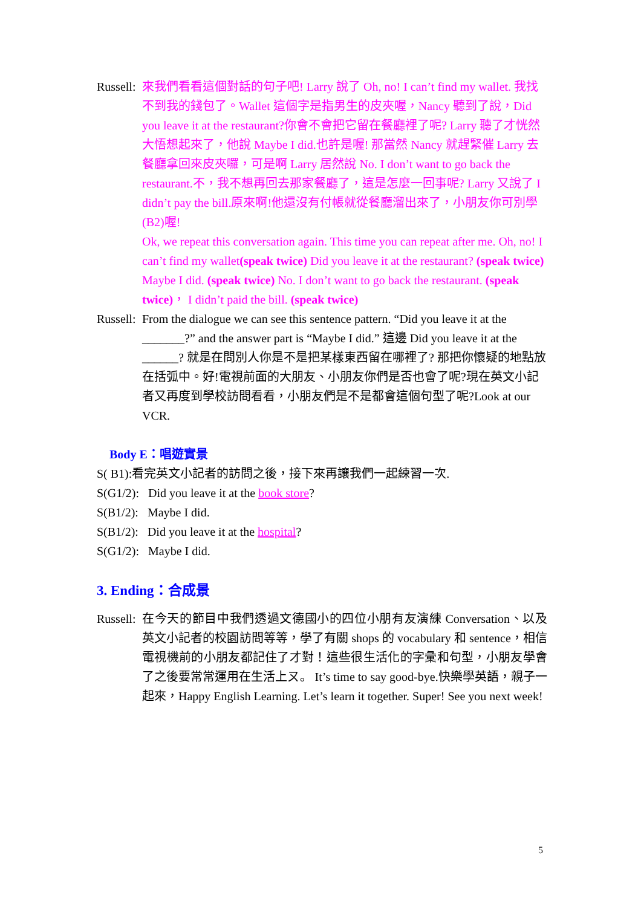Russell:
來我們看看這個對話的句子吧! Larry 說了 Oh, no! I can’t find my wallet. 我找不到我的錢包了。Wallet 這個字是指男生的皮夾喔，Nancy 聽到了說，Did you leave it at the restaurant?你會不會把它留在餐廳裡了呢? Larry 聽了才恍然大悟想起來了，他說 Maybe I did.也許是喔! 那當然 Nancy 就趕緊催 Larry 去餐廳拿回來皮夾囉，可是啊 Larry 居然說 No. I don’t want to go back the restaurant.不，我不想再回去那家餐廳了，這是怎麼一回事呢? Larry 又說了 I didn’t pay the bill.原來啊!他還沒有付帳就從餐廳溜出來了，小朋友你可別學(B2)喔!
Ok, we repeat this conversation again. This time you can repeat after me. Oh, no! I can’t find my wallet(speak twice) Did you leave it at the restaurant? (speak twice) Maybe I did. (speak twice) No. I don’t want to go back the restaurant. (speak twice)， I didn’t paid the bill. (speak twice)
Russell:
From the dialogue we can see this sentence pattern. “Did you leave it at the _______?” and the answer part is “Maybe I did.” 這邊 Did you leave it at the ______? 就是在問別人你是不是把某樣東西留在哪裡了? 那把你懷疑的地點放在括弧中。好!電視前面的大朋友、小朋友你們是否也會了呢?現在英文小記者又再度到學校訪問看看，小朋友們是不是都會這個句型了呢?Look at our VCR.
Body E：唱遊實景
S( B1):看完英文小記者的訪問之後，接下來再讓我們一起練習一次.
S(G1/2): Did you leave it at the book store?
S(B1/2): Maybe I did.
S(B1/2): Did you leave it at the hospital?
S(G1/2): Maybe I did.
3. Ending：合成景
Russell:
在今天的節目中我們透過文德國小的四位小朋有友演練 Conversation、以及英文小記者的校園訪問等等，學了有關 shops 的 vocabulary 和 sentence，相信電視機前的小朋友都記住了才對！這些很生活化的字彙和句型，小朋友學會了之後要常常運用在生活上ㄡ。 It’s time to say good-bye.快樂學英語，親子一起來，Happy English Learning. Let’s learn it together. Super! See you next week!
5